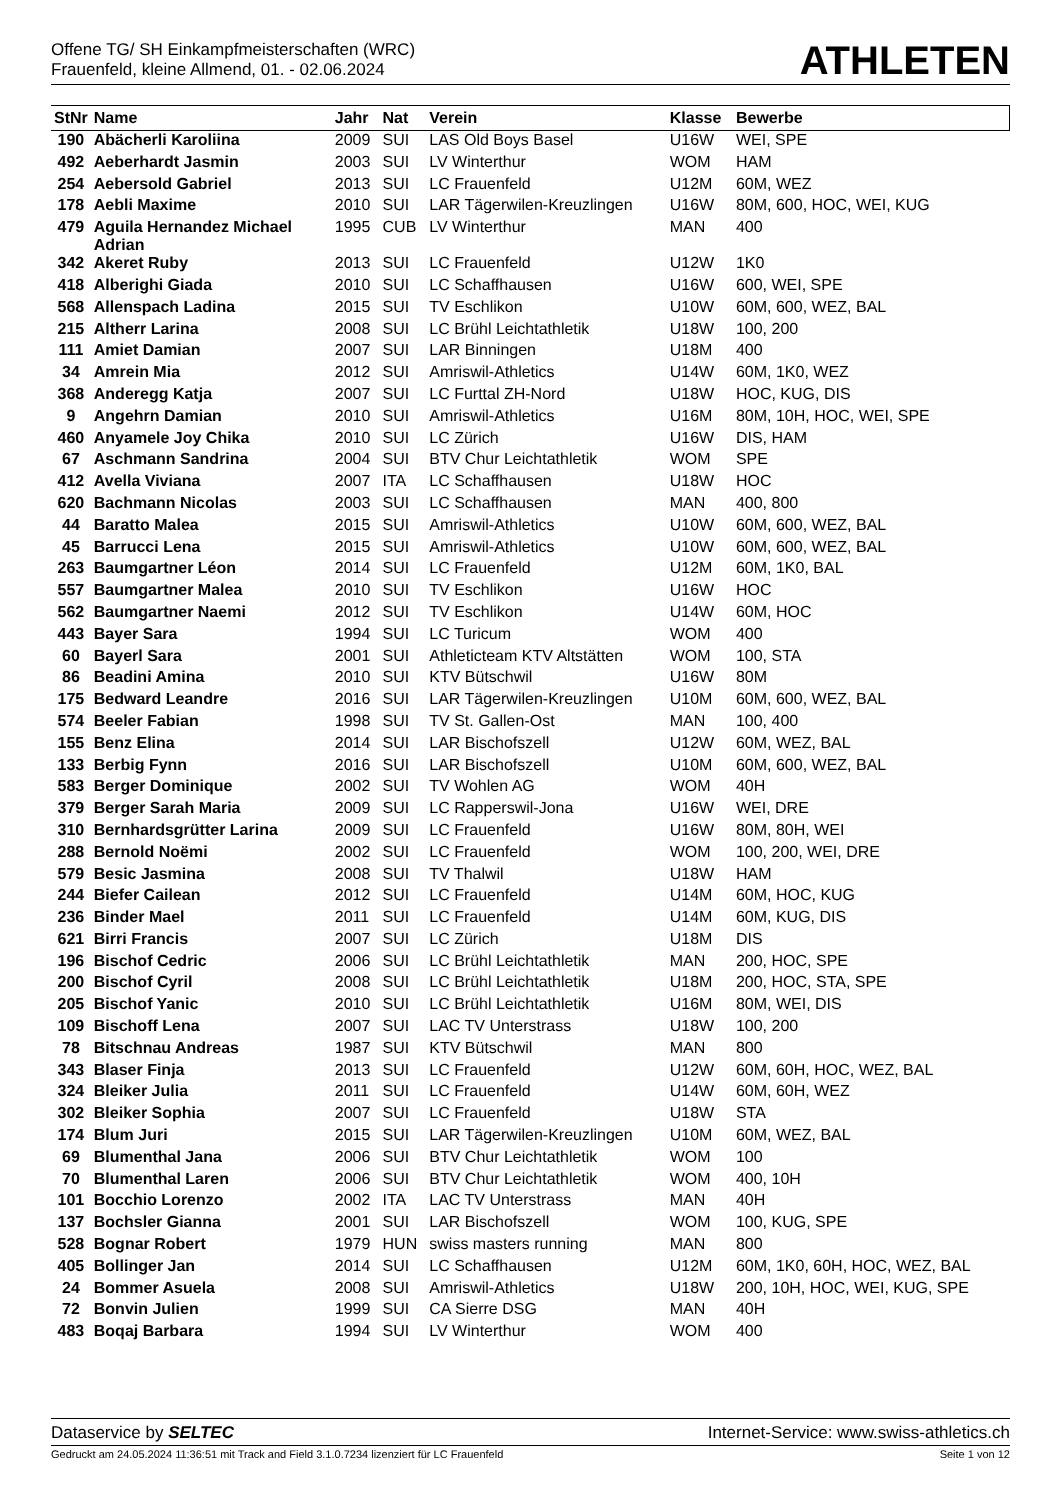Offene TG/ SH Einkampfmeisterschaften (WRC)
Frauenfeld, kleine Allmend, 01. - 02.06.2024
ATHLETEN
| StNr | Name | Jahr | Nat | Verein | Klasse | Bewerbe |
| --- | --- | --- | --- | --- | --- | --- |
| 190 | Abächerli Karoliina | 2009 | SUI | LAS Old Boys Basel | U16W | WEI, SPE |
| 492 | Aeberhardt Jasmin | 2003 | SUI | LV Winterthur | WOM | HAM |
| 254 | Aebersold Gabriel | 2013 | SUI | LC Frauenfeld | U12M | 60M, WEZ |
| 178 | Aebli Maxime | 2010 | SUI | LAR Tägerwilen-Kreuzlingen | U16W | 80M, 600, HOC, WEI, KUG |
| 479 | Aguila Hernandez Michael Adrian | 1995 | CUB | LV Winterthur | MAN | 400 |
| 342 | Akeret Ruby | 2013 | SUI | LC Frauenfeld | U12W | 1K0 |
| 418 | Alberighi Giada | 2010 | SUI | LC Schaffhausen | U16W | 600, WEI, SPE |
| 568 | Allenspach Ladina | 2015 | SUI | TV Eschlikon | U10W | 60M, 600, WEZ, BAL |
| 215 | Altherr Larina | 2008 | SUI | LC Brühl Leichtathletik | U18W | 100, 200 |
| 111 | Amiet Damian | 2007 | SUI | LAR Binningen | U18M | 400 |
| 34 | Amrein Mia | 2012 | SUI | Amriswil-Athletics | U14W | 60M, 1K0, WEZ |
| 368 | Anderegg Katja | 2007 | SUI | LC Furttal ZH-Nord | U18W | HOC, KUG, DIS |
| 9 | Angehrn Damian | 2010 | SUI | Amriswil-Athletics | U16M | 80M, 10H, HOC, WEI, SPE |
| 460 | Anyamele Joy Chika | 2010 | SUI | LC Zürich | U16W | DIS, HAM |
| 67 | Aschmann Sandrina | 2004 | SUI | BTV Chur Leichtathletik | WOM | SPE |
| 412 | Avella Viviana | 2007 | ITA | LC Schaffhausen | U18W | HOC |
| 620 | Bachmann Nicolas | 2003 | SUI | LC Schaffhausen | MAN | 400, 800 |
| 44 | Baratto Malea | 2015 | SUI | Amriswil-Athletics | U10W | 60M, 600, WEZ, BAL |
| 45 | Barrucci Lena | 2015 | SUI | Amriswil-Athletics | U10W | 60M, 600, WEZ, BAL |
| 263 | Baumgartner Léon | 2014 | SUI | LC Frauenfeld | U12M | 60M, 1K0, BAL |
| 557 | Baumgartner Malea | 2010 | SUI | TV Eschlikon | U16W | HOC |
| 562 | Baumgartner Naemi | 2012 | SUI | TV Eschlikon | U14W | 60M, HOC |
| 443 | Bayer Sara | 1994 | SUI | LC Turicum | WOM | 400 |
| 60 | Bayerl Sara | 2001 | SUI | Athleticteam KTV Altstätten | WOM | 100, STA |
| 86 | Beadini Amina | 2010 | SUI | KTV Bütschwil | U16W | 80M |
| 175 | Bedward Leandre | 2016 | SUI | LAR Tägerwilen-Kreuzlingen | U10M | 60M, 600, WEZ, BAL |
| 574 | Beeler Fabian | 1998 | SUI | TV St. Gallen-Ost | MAN | 100, 400 |
| 155 | Benz Elina | 2014 | SUI | LAR Bischofszell | U12W | 60M, WEZ, BAL |
| 133 | Berbig Fynn | 2016 | SUI | LAR Bischofszell | U10M | 60M, 600, WEZ, BAL |
| 583 | Berger Dominique | 2002 | SUI | TV Wohlen AG | WOM | 40H |
| 379 | Berger Sarah Maria | 2009 | SUI | LC Rapperswil-Jona | U16W | WEI, DRE |
| 310 | Bernhardsgrütter Larina | 2009 | SUI | LC Frauenfeld | U16W | 80M, 80H, WEI |
| 288 | Bernold Noëmi | 2002 | SUI | LC Frauenfeld | WOM | 100, 200, WEI, DRE |
| 579 | Besic Jasmina | 2008 | SUI | TV Thalwil | U18W | HAM |
| 244 | Biefer Cailean | 2012 | SUI | LC Frauenfeld | U14M | 60M, HOC, KUG |
| 236 | Binder Mael | 2011 | SUI | LC Frauenfeld | U14M | 60M, KUG, DIS |
| 621 | Birri Francis | 2007 | SUI | LC Zürich | U18M | DIS |
| 196 | Bischof Cedric | 2006 | SUI | LC Brühl Leichtathletik | MAN | 200, HOC, SPE |
| 200 | Bischof Cyril | 2008 | SUI | LC Brühl Leichtathletik | U18M | 200, HOC, STA, SPE |
| 205 | Bischof Yanic | 2010 | SUI | LC Brühl Leichtathletik | U16M | 80M, WEI, DIS |
| 109 | Bischoff Lena | 2007 | SUI | LAC TV Unterstrass | U18W | 100, 200 |
| 78 | Bitschnau Andreas | 1987 | SUI | KTV Bütschwil | MAN | 800 |
| 343 | Blaser Finja | 2013 | SUI | LC Frauenfeld | U12W | 60M, 60H, HOC, WEZ, BAL |
| 324 | Bleiker Julia | 2011 | SUI | LC Frauenfeld | U14W | 60M, 60H, WEZ |
| 302 | Bleiker Sophia | 2007 | SUI | LC Frauenfeld | U18W | STA |
| 174 | Blum Juri | 2015 | SUI | LAR Tägerwilen-Kreuzlingen | U10M | 60M, WEZ, BAL |
| 69 | Blumenthal Jana | 2006 | SUI | BTV Chur Leichtathletik | WOM | 100 |
| 70 | Blumenthal Laren | 2006 | SUI | BTV Chur Leichtathletik | WOM | 400, 10H |
| 101 | Bocchio Lorenzo | 2002 | ITA | LAC TV Unterstrass | MAN | 40H |
| 137 | Bochsler Gianna | 2001 | SUI | LAR Bischofszell | WOM | 100, KUG, SPE |
| 528 | Bognar Robert | 1979 | HUN | swiss masters running | MAN | 800 |
| 405 | Bollinger Jan | 2014 | SUI | LC Schaffhausen | U12M | 60M, 1K0, 60H, HOC, WEZ, BAL |
| 24 | Bommer Asuela | 2008 | SUI | Amriswil-Athletics | U18W | 200, 10H, HOC, WEI, KUG, SPE |
| 72 | Bonvin Julien | 1999 | SUI | CA Sierre DSG | MAN | 40H |
| 483 | Boqaj Barbara | 1994 | SUI | LV Winterthur | WOM | 400 |
Dataservice by SELTEC Internet-Service: www.swiss-athletics.ch
Gedruckt am 24.05.2024 11:36:51 mit Track and Field 3.1.0.7234 lizenziert für LC Frauenfeld Seite 1 von 12